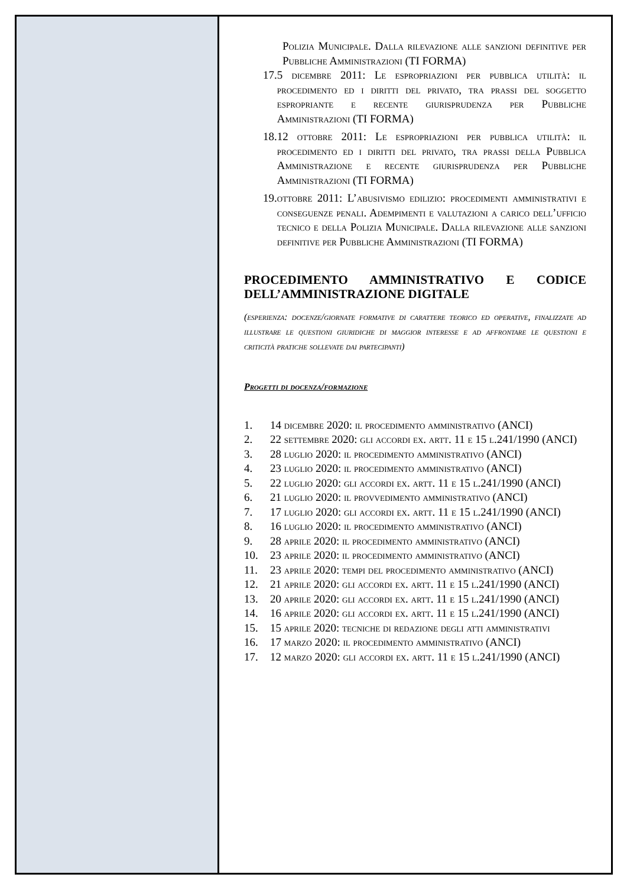Polizia Municipale. Dalla rilevazione alle sanzioni definitive per Pubbliche Amministrazioni (TI FORMA)
17. 5 dicembre 2011: Le espropriazioni per pubblica utilità: il procedimento ed i diritti del privato, tra prassi del soggetto espropriante e recente giurisprudenza per Pubbliche Amministrazioni (TI FORMA)
18. 12 ottobre 2011: Le espropriazioni per pubblica utilità: il procedimento ed i diritti del privato, tra prassi della Pubblica Amministrazione e recente giurisprudenza per Pubbliche Amministrazioni (TI FORMA)
19. ottobre 2011: L’abusivismo edilizio: procedimenti amministrativi e conseguenze penali. Adempimenti e valutazioni a carico dell’ufficio tecnico e della Polizia Municipale. Dalla rilevazione alle sanzioni definitive per Pubbliche Amministrazioni (TI FORMA)
PROCEDIMENTO AMMINISTRATIVO E CODICE DELL’AMMINISTRAZIONE DIGITALE
(esperienza: docenze/giornate formative di carattere teorico ed operative, finalizzate ad illustrare le questioni giuridiche di maggior interesse e ad affrontare le questioni e criticità pratiche sollevate dai partecipanti)
Progetti di docenza/formazione
1. 14 dicembre 2020: il procedimento amministrativo (ANCI)
2. 22 settembre 2020: gli accordi ex. artt. 11 e 15 l.241/1990 (ANCI)
3. 28 luglio 2020: il procedimento amministrativo (ANCI)
4. 23 luglio 2020: il procedimento amministrativo (ANCI)
5. 22 luglio 2020: gli accordi ex. artt. 11 e 15 l.241/1990 (ANCI)
6. 21 luglio 2020: il provvedimento amministrativo (ANCI)
7. 17 luglio 2020: gli accordi ex. artt. 11 e 15 l.241/1990 (ANCI)
8. 16 luglio 2020: il procedimento amministrativo (ANCI)
9. 28 aprile 2020: il procedimento amministrativo (ANCI)
10. 23 aprile 2020: il procedimento amministrativo (ANCI)
11. 23 aprile 2020: tempi del procedimento amministrativo (ANCI)
12. 21 aprile 2020: gli accordi ex. artt. 11 e 15 l.241/1990 (ANCI)
13. 20 aprile 2020: gli accordi ex. artt. 11 e 15 l.241/1990 (ANCI)
14. 16 aprile 2020: gli accordi ex. artt. 11 e 15 l.241/1990 (ANCI)
15. 15 aprile 2020: tecniche di redazione degli atti amministrativi
16. 17 marzo 2020: il procedimento amministrativo (ANCI)
17. 12 marzo 2020: gli accordi ex. artt. 11 e 15 l.241/1990 (ANCI)